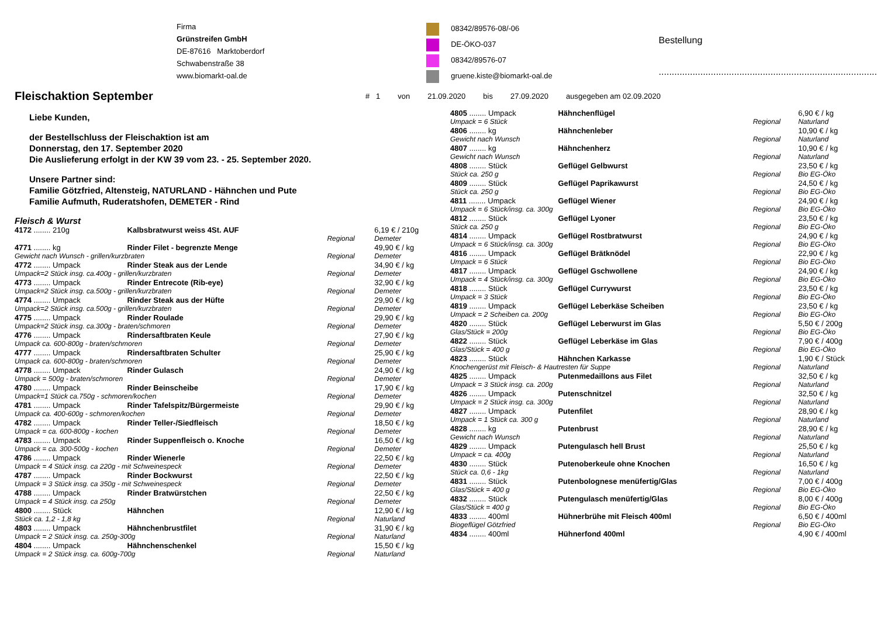Firma
Grünstreifen GmbH
DE-87616 Marktoberdorf
Schwabenstraße 38
www.biomarkt-oal.de
08342/89576-08/-06
DE-ÖKO-037
08342/89576-07
gruene.kiste@biomarkt-oal.de
Bestellung
....................................................................................
Fleischaktion September
# 1 von 21.09.2020 bis 27.09.2020 ausgegeben am 02.09.2020
Liebe Kunden,
der Bestellschluss der Fleischaktion ist am
Donnerstag, den 17. September 2020
Die Auslieferung erfolgt in der KW 39 vom 23. - 25. September 2020.
Unsere Partner sind:
Familie Götzfried, Altensteig, NATURLAND - Hähnchen und Pute
Familie Aufmuth, Ruderatshofen, DEMETER - Rind
Fleisch & Wurst
| 4172 ........ 210g | Kalbsbratwurst weiss 4St. AUF | | 6,19 € / 210g |
| | | Regional | Demeter |
| 4771 ........ kg | Rinder Filet - begrenzte Menge | | 49,90 € / kg |
| Gewicht nach Wunsch - grillen/kurzbraten | | Regional | Demeter |
| 4772 ........ Umpack | Rinder Steak aus der Lende | | 34,90 € / kg |
| Umpack=2 Stück insg. ca.400g - grillen/kurzbraten | | Regional | Demeter |
| 4773 ........ Umpack | Rinder Entrecote (Rib-eye) | | 32,90 € / kg |
| Umpack=2 Stück insg. ca.500g - grillen/kurzbraten | | Regional | Demeter |
| 4774 ........ Umpack | Rinder Steak aus der Hüfte | | 29,90 € / kg |
| Umpack=2 Stück insg. ca.500g - grillen/kurzbraten | | Regional | Demeter |
| 4775 ........ Umpack | Rinder Roulade | | 29,90 € / kg |
| Umpack=2 Stück insg. ca.300g - braten/schmoren | | Regional | Demeter |
| 4776 ........ Umpack | Rindersaftbraten Keule | | 27,90 € / kg |
| Umpack ca. 600-800g - braten/schmoren | | Regional | Demeter |
| 4777 ........ Umpack | Rindersaftbraten Schulter | | 25,90 € / kg |
| Umpack ca. 600-800g - braten/schmoren | | Regional | Demeter |
| 4778 ........ Umpack | Rinder Gulasch | | 24,90 € / kg |
| Umpack = 500g - braten/schmoren | | Regional | Demeter |
| 4780 ........ Umpack | Rinder Beinscheibe | | 17,90 € / kg |
| Umpack=1 Stück ca.750g - schmoren/kochen | | Regional | Demeter |
| 4781 ........ Umpack | Rinder Tafelspitz/Bürgermeiste | | 29,90 € / kg |
| Umpack ca. 400-600g - schmoren/kochen | | Regional | Demeter |
| 4782 ........ Umpack | Rinder Teller-/Siedfleisch | | 18,50 € / kg |
| Umpack = ca. 600-800g - kochen | | Regional | Demeter |
| 4783 ........ Umpack | Rinder Suppenfleisch o. Knoche | | 16,50 € / kg |
| Umpack = ca. 300-500g - kochen | | Regional | Demeter |
| 4786 ........ Umpack | Rinder Wienerle | | 22,50 € / kg |
| Umpack = 4 Stück insg. ca 220g - mit Schweinespeck | | Regional | Demeter |
| 4787 ........ Umpack | Rinder Bockwurst | | 22,50 € / kg |
| Umpack = 3 Stück insg. ca 350g - mit Schweinespeck | | Regional | Demeter |
| 4788 ........ Umpack | Rinder Bratwürstchen | | 22,50 € / kg |
| Umpack = 4 Stück insg. ca 250g | | Regional | Demeter |
| 4800 ........ Stück | Hähnchen | | 12,90 € / kg |
| Stück ca. 1,2 - 1,8 kg | | Regional | Naturland |
| 4803 ........ Umpack | Hähnchenbrustfilet | | 31,90 € / kg |
| Umpack = 2 Stück insg. ca. 250g-300g | | Regional | Naturland |
| 4804 ........ Umpack | Hähnchenschenkel | | 15,50 € / kg |
| Umpack = 2 Stück insg. ca. 600g-700g | | Regional | Naturland |
| 4805 ........ Umpack | Hähnchenflügel | | 6,90 € / kg |
| Umpack = 6 Stück | | Regional | Naturland |
| 4806 ........ kg | Hähnchenleber | | 10,90 € / kg |
| Gewicht nach Wunsch | | Regional | Naturland |
| 4807 ........ kg | Hähnchenherz | | 10,90 € / kg |
| Gewicht nach Wunsch | | Regional | Naturland |
| 4808 ........ Stück | Geflügel Gelbwurst | | 23,50 € / kg |
| Stück ca. 250 g | | Regional | Bio EG-Öko |
| 4809 ........ Stück | Geflügel Paprikawurst | | 24,50 € / kg |
| Stück ca. 250 g | | Regional | Bio EG-Öko |
| 4811 ........ Umpack | Geflügel Wiener | | 24,90 € / kg |
| Umpack = 6 Stück/insg. ca. 300g | | Regional | Bio EG-Öko |
| 4812 ........ Stück | Geflügel Lyoner | | 23,50 € / kg |
| Stück ca. 250 g | | Regional | Bio EG-Öko |
| 4814 ........ Umpack | Geflügel Rostbratwurst | | 24,90 € / kg |
| Umpack = 6 Stück/insg. ca. 300g | | Regional | Bio EG-Öko |
| 4816 ........ Umpack | Geflügel Brätknödel | | 22,90 € / kg |
| Umpack = 6 Stück | | Regional | Bio EG-Öko |
| 4817 ........ Umpack | Geflügel Gschwollene | | 24,90 € / kg |
| Umpack = 4 Stück/insg. ca. 300g | | Regional | Bio EG-Öko |
| 4818 ........ Stück | Geflügel Currywurst | | 23,50 € / kg |
| Umpack = 3 Stück | | Regional | Bio EG-Öko |
| 4819 ........ Umpack | Geflügel Leberkäse Scheiben | | 23,50 € / kg |
| Umpack = 2 Scheiben ca. 200g | | Regional | Bio EG-Öko |
| 4820 ........ Stück | Geflügel Leberwurst im Glas | | 5,50 € / 200g |
| Glas/Stück = 200g | | Regional | Bio EG-Öko |
| 4822 ........ Stück | Geflügel Leberkäse im Glas | | 7,90 € / 400g |
| Glas/Stück = 400 g | | Regional | Bio EG-Öko |
| 4823 ........ Stück | Hähnchen Karkasse | | 1,90 € / Stück |
| Knochengerüst mit Fleisch- & Hautresten für Suppe | | Regional | Naturland |
| 4825 ........ Umpack | Putenmedaillons aus Filet | | 32,50 € / kg |
| Umpack = 3 Stück insg. ca. 200g | | Regional | Naturland |
| 4826 ........ Umpack | Putenschnitzel | | 32,50 € / kg |
| Umpack = 2 Stück insg. ca. 300g | | Regional | Naturland |
| 4827 ........ Umpack | Putenfilet | | 28,90 € / kg |
| Umpack = 1 Stück ca. 300 g | | Regional | Naturland |
| 4828 ........ kg | Putenbrust | | 28,90 € / kg |
| Gewicht nach Wunsch | | Regional | Naturland |
| 4829 ........ Umpack | Putengulasch hell Brust | | 25,50 € / kg |
| Umpack = ca. 400g | | Regional | Naturland |
| 4830 ........ Stück | Putenoberkeule ohne Knochen | | 16,50 € / kg |
| Stück ca. 0,6 - 1kg | | Regional | Naturland |
| 4831 ........ Stück | Putenbolognese menüfertig/Glas | | 7,00 € / 400g |
| Glas/Stück = 400 g | | Regional | Bio EG-Öko |
| 4832 ........ Stück | Putengulasch menüfertig/Glas | | 8,00 € / 400g |
| Glas/Stück = 400 g | | Regional | Bio EG-Öko |
| 4833 ........ 400ml | Hühnerbrühe mit Fleisch 400ml | | 6,50 € / 400ml |
| Biogeflügel Götzfried | | Regional | Bio EG-Öko |
| 4834 ........ 400ml | Hühnerfond 400ml | | 4,90 € / 400ml |